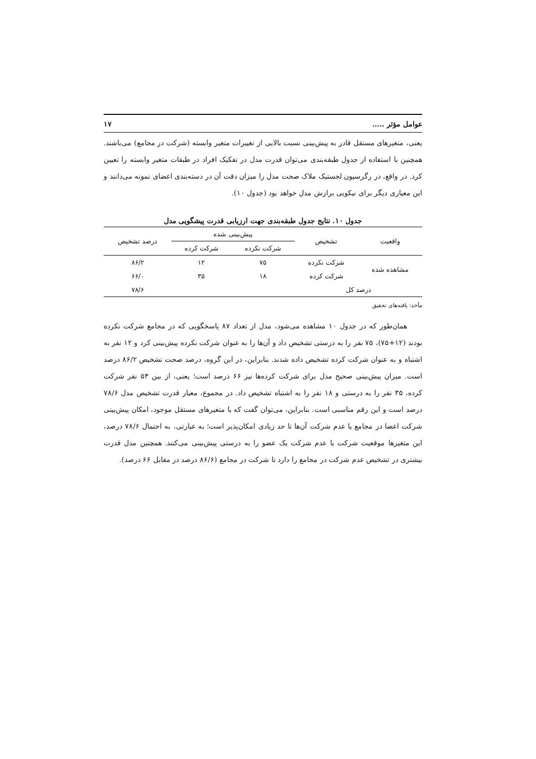عوامل مؤثر ..... ۱۷
یعنی، متغیرهای مستقل قادر به پیش‌بینی نسبت بالایی از تغییرات متغیر وابسته (شرکت در مجامع) می‌باشند. همچنین با استفاده از جدول طبقه‌بندی می‌توان قدرت مدل در تفکیک افراد در طبقات متغیر وابسته را تعیین کرد. در واقع، در رگرسیون لجستیک ملاک صحت مدل را میزان دقت آن در دسته‌بندی اعضای نمونه می‌دانند و این معیاری دیگر برای نیکویی برازش مدل خواهد بود (جدول ۱۰).
جدول ۱۰. نتایج جدول طبقه‌بندی جهت ارزیابی قدرت پیشگویی مدل
| واقعیت | تشخیص | پیش‌بینی شده | | درصد تشخیص |
| --- | --- | --- | --- | --- |
| | | شرکت نکرده | شرکت کرده | |
| مشاهده شده | شرکت نکرده | ۷۵ | ۱۲ | ۸۶/۲ |
| | شرکت کرده | ۱۸ | ۳۵ | ۶۶/۰ |
| درصد کل | | | | ۷۸/۶ |
مأخذ: یافته‌های تحقیق
همان‌طور که در جدول ۱۰ مشاهده می‌شود، مدل از تعداد ۸۷ پاسخگویی که در مجامع شرکت نکرده بودند (۱۲+۷۵)، ۷۵ نفر را به درستی تشخیص داد و آن‌ها را به عنوان شرکت نکرده پیش‌بینی کرد و ۱۲ نفر به اشتباه و به عنوان شرکت کرده تشخیص داده شدند. بنابراین، در این گروه، درصد صحت تشخیص ۸۶/۲ درصد است. میزان پیش‌بینی صحیح مدل برای شرکت کرده‌ها نیز ۶۶ درصد است؛ یعنی، از بین ۵۳ نفر شرکت کرده، ۳۵ نفر را به درستی و ۱۸ نفر را به اشتباه تشخیص داد. در مجموع، معیار قدرت تشخیص مدل ۷۸/۶ درصد است و این رقم مناسبی است. بنابراین، می‌توان گفت که با متغیرهای مستقل موجود، امکان پیش‌بینی شرکت اعضا در مجامع یا عدم شرکت آن‌ها تا حد زیادی امکان‌پذیر است؛ به عبارتی، به احتمال ۷۸/۶ درصد، این متغیرها موقعیت شرکت یا عدم شرکت یک عضو را به درستی پیش‌بینی می‌کنند. همچنین مدل قدرت بیشتری در تشخیص عدم شرکت در مجامع را دارد تا شرکت در مجامع (۸۶/۶ درصد در مقابل ۶۶ درصد).